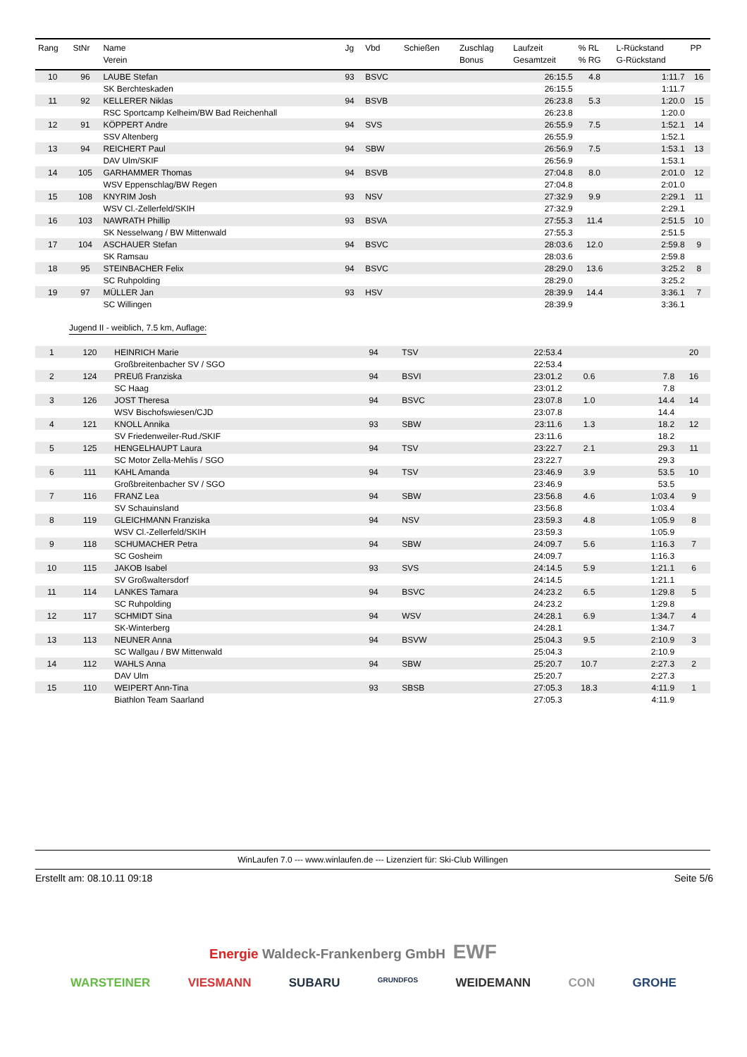| Rang | StNr | Name Verein | Jg | Vbd | Schießen | Zuschlag Bonus | Laufzeit Gesamtzeit | % RL % RG | L-Rückstand G-Rückstand | PP |
| --- | --- | --- | --- | --- | --- | --- | --- | --- | --- | --- |
| 10 | 96 | LAUBE Stefan | 93 | BSVC | | | 26:15.5 | 4.8 | 1:11.7 | 16 |
| | | SK Berchteskaden | | | | | 26:15.5 | | 1:11.7 | |
| 11 | 92 | KELLERER Niklas | 94 | BSVB | | | 26:23.8 | 5.3 | 1:20.0 | 15 |
| | | RSC Sportcamp Kelheim/BW Bad Reichenhall | | | | | 26:23.8 | | 1:20.0 | |
| 12 | 91 | KÖPPERT Andre | 94 | SVS | | | 26:55.9 | 7.5 | 1:52.1 | 14 |
| | | SSV Altenberg | | | | | 26:55.9 | | 1:52.1 | |
| 13 | 94 | REICHERT Paul | 94 | SBW | | | 26:56.9 | 7.5 | 1:53.1 | 13 |
| | | DAV Ulm/SKIF | | | | | 26:56.9 | | 1:53.1 | |
| 14 | 105 | GARHAMMER Thomas | 94 | BSVB | | | 27:04.8 | 8.0 | 2:01.0 | 12 |
| | | WSV Eppenschlag/BW Regen | | | | | 27:04.8 | | 2:01.0 | |
| 15 | 108 | KNYRIM Josh | 93 | NSV | | | 27:32.9 | 9.9 | 2:29.1 | 11 |
| | | WSV Cl.-Zellerfeld/SKIH | | | | | 27:32.9 | | 2:29.1 | |
| 16 | 103 | NAWRATH Phillip | 93 | BSVA | | | 27:55.3 | 11.4 | 2:51.5 | 10 |
| | | SK Nesselwang / BW Mittenwald | | | | | 27:55.3 | | 2:51.5 | |
| 17 | 104 | ASCHAUER Stefan | 94 | BSVC | | | 28:03.6 | 12.0 | 2:59.8 | 9 |
| | | SK Ramsau | | | | | 28:03.6 | | 2:59.8 | |
| 18 | 95 | STEINBACHER Felix | 94 | BSVC | | | 28:29.0 | 13.6 | 3:25.2 | 8 |
| | | SC Ruhpolding | | | | | 28:29.0 | | 3:25.2 | |
| 19 | 97 | MÜLLER Jan | 93 | HSV | | | 28:39.9 | 14.4 | 3:36.1 | 7 |
| | | SC Willingen | | | | | 28:39.9 | | 3:36.1 | |
Jugend II - weiblich, 7.5 km, Auflage:
| 1 | 120 | HEINRICH Marie | 94 | TSV | | | 22:53.4 | | | 20 |
| | | Großbreitenbacher SV / SGO | | | | | 22:53.4 | | | |
| 2 | 124 | PREUß Franziska | 94 | BSVI | | | 23:01.2 | 0.6 | 7.8 | 16 |
| | | SC Haag | | | | | 23:01.2 | | 7.8 | |
| 3 | 126 | JOST Theresa | 94 | BSVC | | | 23:07.8 | 1.0 | 14.4 | 14 |
| | | WSV Bischofswiesen/CJD | | | | | 23:07.8 | | 14.4 | |
| 4 | 121 | KNOLL Annika | 93 | SBW | | | 23:11.6 | 1.3 | 18.2 | 12 |
| | | SV Friedenweiler-Rud./SKIF | | | | | 23:11.6 | | 18.2 | |
| 5 | 125 | HENGELHAUPT Laura | 94 | TSV | | | 23:22.7 | 2.1 | 29.3 | 11 |
| | | SC Motor Zella-Mehlis / SGO | | | | | 23:22.7 | | 29.3 | |
| 6 | 111 | KAHL Amanda | 94 | TSV | | | 23:46.9 | 3.9 | 53.5 | 10 |
| | | Großbreitenbacher SV / SGO | | | | | 23:46.9 | | 53.5 | |
| 7 | 116 | FRANZ Lea | 94 | SBW | | | 23:56.8 | 4.6 | 1:03.4 | 9 |
| | | SV Schauinsland | | | | | 23:56.8 | | 1:03.4 | |
| 8 | 119 | GLEICHMANN Franziska | 94 | NSV | | | 23:59.3 | 4.8 | 1:05.9 | 8 |
| | | WSV Cl.-Zellerfeld/SKIH | | | | | 23:59.3 | | 1:05.9 | |
| 9 | 118 | SCHUMACHER Petra | 94 | SBW | | | 24:09.7 | 5.6 | 1:16.3 | 7 |
| | | SC Gosheim | | | | | 24:09.7 | | 1:16.3 | |
| 10 | 115 | JAKOB Isabel | 93 | SVS | | | 24:14.5 | 5.9 | 1:21.1 | 6 |
| | | SV Großwaltersdorf | | | | | 24:14.5 | | 1:21.1 | |
| 11 | 114 | LANKES Tamara | 94 | BSVC | | | 24:23.2 | 6.5 | 1:29.8 | 5 |
| | | SC Ruhpolding | | | | | 24:23.2 | | 1:29.8 | |
| 12 | 117 | SCHMIDT Sina | 94 | WSV | | | 24:28.1 | 6.9 | 1:34.7 | 4 |
| | | SK-Winterberg | | | | | 24:28.1 | | 1:34.7 | |
| 13 | 113 | NEUNER Anna | 94 | BSVW | | | 25:04.3 | 9.5 | 2:10.9 | 3 |
| | | SC Wallgau / BW Mittenwald | | | | | 25:04.3 | | 2:10.9 | |
| 14 | 112 | WAHLS Anna | 94 | SBW | | | 25:20.7 | 10.7 | 2:27.3 | 2 |
| | | DAV Ulm | | | | | 25:20.7 | | 2:27.3 | |
| 15 | 110 | WEIPERT Ann-Tina | 93 | SBSB | | | 27:05.3 | 18.3 | 4:11.9 | 1 |
| | | Biathlon Team Saarland | | | | | 27:05.3 | | 4:11.9 | |
WinLaufen 7.0 --- www.winlaufen.de --- Lizenziert für: Ski-Club Willingen
Erstellt am: 08.10.11 09:18 Seite 5/6
Energie Waldeck-Frankenberg GmbH EWF
WARSTEINER VIESMANN SUBARU GRUNDFOS WEIDEMANN CON GROHE